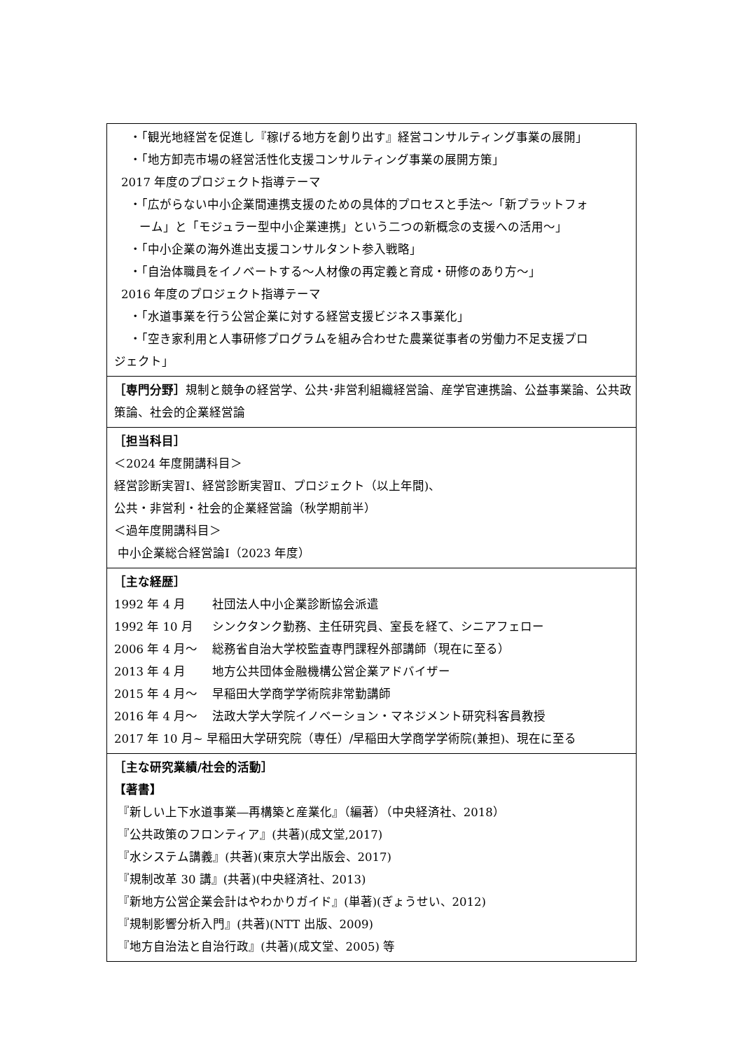| ・「観光地経営を促進し『稼げる地方を創り出す』経営コンサルティング事業の展開」 ・「地方卸売市場の経営活性化支援コンサルティング事業の展開方策」 2017 年度のプロジェクト指導テーマ ・「広がらない中小企業間連携支援のための具体的プロセスと手法～「新プラットフォ ーム」と「モジュラー型中小企業連携」という二つの新概念の支援への活用～」 ・「中小企業の海外進出支援コンサルタント参入戦略」 ・「自治体職員をイノベートする～人材像の再定義と育成・研修のあり方～」 2016 年度のプロジェクト指導テーマ ・「水道事業を行う公営企業に対する経営支援ビジネス事業化」 ・「空き家利用と人事研修プログラムを組み合わせた農業従事者の労働力不足支援プロ ジェクト」 |
| ［専門分野］ 規制と競争の経営学、公共･非営利組織経営論、産学官連携論、公益事業論、公共政策論、社会的企業経営論 |
| ［担当科目］ ＜2024 年度開講科目＞ 経営診断実習Ⅰ、経営診断実習Ⅱ、プロジェクト（以上年間)、 公共・非営利・社会的企業経営論（秋学期前半） ＜過年度開講科目＞ 中小企業総合経営論Ⅰ（2023 年度） |
| ［主な経歴］ 1992 年 4 月 社団法人中小企業診断協会派遣 1992 年 10 月 シンクタンク勤務、主任研究員、室長を経て、シニアフェロー 2006 年 4 月～ 総務省自治大学校監査専門課程外部講師（現在に至る） 2013 年 4 月 地方公共団体金融機構公営企業アドバイザー 2015 年 4 月～ 早稲田大学商学学術院非常勤講師 2016 年 4 月～ 法政大学大学院イノベーション・マネジメント研究科客員教授 2017 年 10 月~ 早稲田大学研究院（専任）/早稲田大学商学学術院(兼担)、現在に至る |
| ［主な研究業績/社会的活動］ 【著書】 『新しい上下水道事業―再構築と産業化』（編著）（中央経済社、2018） 『公共政策のフロンティア』(共著)(成文堂,2017) 『水システム講義』(共著)(東京大学出版会、2017) 『規制改革 30 講』(共著)(中央経済社、2013) 『新地方公営企業会計はやわかりガイド』(単著)(ぎょうせい、2012) 『規制影響分析入門』(共著)(NTT 出版、2009) 『地方自治法と自治行政』(共著)(成文堂、2005) 等 |